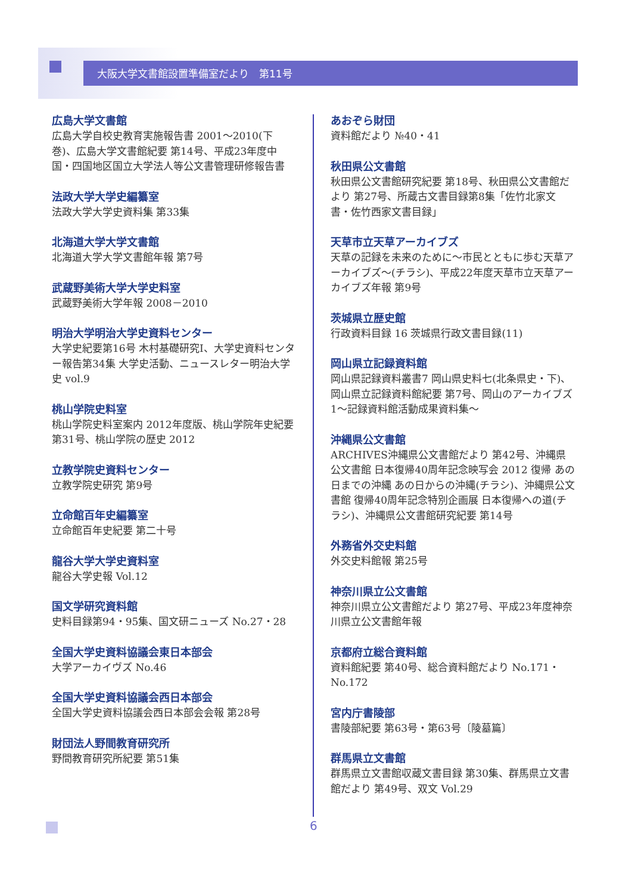大阪大学文書館設置準備室だより　第11号
広島大学文書館
広島大学自校史教育実施報告書 2001～2010(下巻)、広島大学文書館紀要 第14号、平成23年度中国・四国地区国立大学法人等公文書管理研修報告書
法政大学大学史編纂室
法政大学大学史資料集 第33集
北海道大学大学文書館
北海道大学大学文書館年報 第7号
武蔵野美術大学大学史料室
武蔵野美術大学年報 2008－2010
明治大学明治大学史資料センター
大学史紀要第16号 木村基礎研究Ⅰ、大学史資料センター報告第34集 大学史活動、ニュースレター明治大学史 vol.9
桃山学院史料室
桃山学院史料室案内 2012年度版、桃山学院年史紀要 第31号、桃山学院の歴史 2012
立教学院史資料センター
立教学院史研究 第9号
立命館百年史編纂室
立命館百年史紀要 第二十号
龍谷大学大学史資料室
龍谷大学史報 Vol.12
国文学研究資料館
史料目録第94・95集、国文研ニューズ No.27・28
全国大学史資料協議会東日本部会
大学アーカイヴズ No.46
全国大学史資料協議会西日本部会
全国大学史資料協議会西日本部会会報 第28号
財団法人野間教育研究所
野間教育研究所紀要 第51集
あおぞら財団
資料館だより №40・41
秋田県公文書館
秋田県公文書館研究紀要 第18号、秋田県公文書館だより 第27号、所蔵古文書目録第8集「佐竹北家文書・佐竹西家文書目録」
天草市立天草アーカイブズ
天草の記録を未来のために～市民とともに歩む天草アーカイブズ～(チラシ)、平成22年度天草市立天草アーカイブズ年報 第9号
茨城県立歴史館
行政資料目録 16 茨城県行政文書目録(11)
岡山県立記録資料館
岡山県記録資料叢書7 岡山県史料七(北条県史・下)、岡山県立記録資料館紀要 第7号、岡山のアーカイブズ1～記録資料館活動成果資料集～
沖縄県公文書館
ARCHIVES沖縄県公文書館だより 第42号、沖縄県公文書館 日本復帰40周年記念映写会 2012 復帰 あの日までの沖縄 あの日からの沖縄(チラシ)、沖縄県公文書館 復帰40周年記念特別企画展 日本復帰への道(チラシ)、沖縄県公文書館研究紀要 第14号
外務省外交史料館
外交史料館報 第25号
神奈川県立公文書館
神奈川県立公文書館だより 第27号、平成23年度神奈川県立公文書館年報
京都府立総合資料館
資料館紀要 第40号、総合資料館だより No.171・ No.172
宮内庁書陵部
書陵部紀要 第63号・第63号〔陵墓篇〕
群馬県立文書館
群馬県立文書館収蔵文書目録 第30集、群馬県立文書館だより 第49号、双文 Vol.29
6